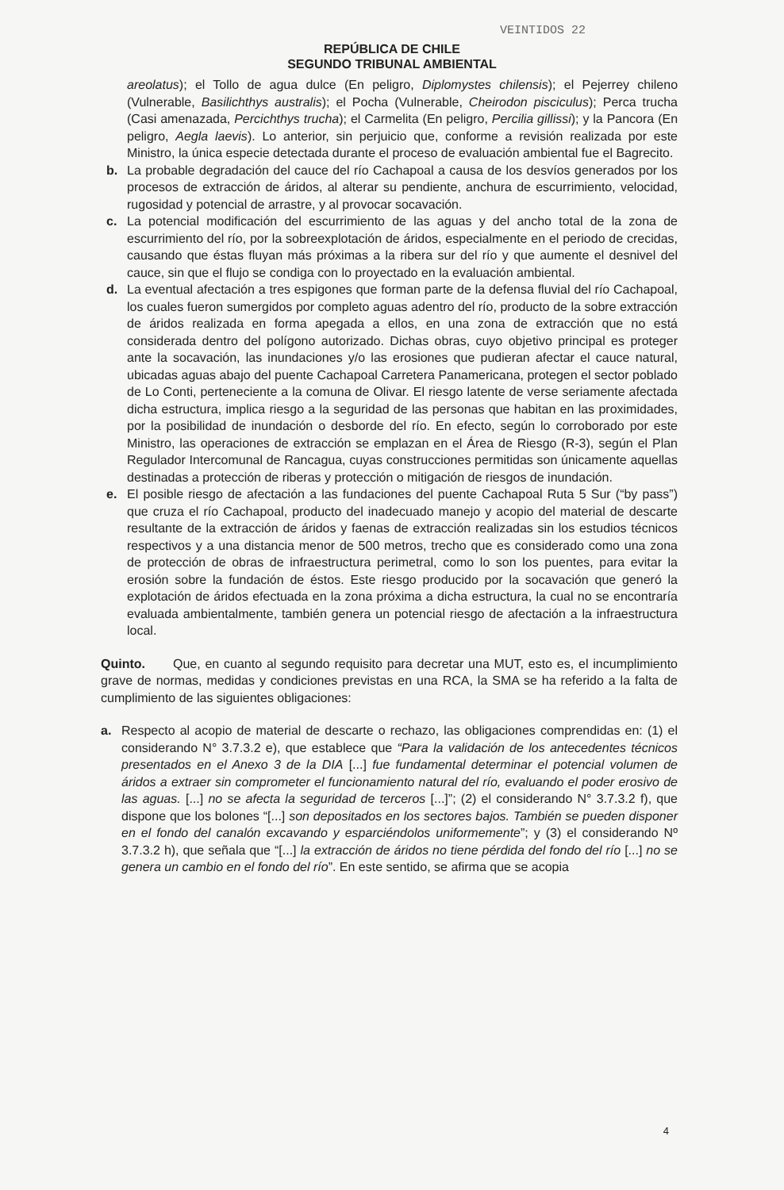VEINTIDOS 22
REPÚBLICA DE CHILE
SEGUNDO TRIBUNAL AMBIENTAL
areolatus); el Tollo de agua dulce (En peligro, Diplomystes chilensis); el Pejerrey chileno (Vulnerable, Basilichthys australis); el Pocha (Vulnerable, Cheirodon pisciculus); Perca trucha (Casi amenazada, Percichthys trucha); el Carmelita (En peligro, Percilia gillissi); y la Pancora (En peligro, Aegla laevis). Lo anterior, sin perjuicio que, conforme a revisión realizada por este Ministro, la única especie detectada durante el proceso de evaluación ambiental fue el Bagrecito.
b. La probable degradación del cauce del río Cachapoal a causa de los desvíos generados por los procesos de extracción de áridos, al alterar su pendiente, anchura de escurrimiento, velocidad, rugosidad y potencial de arrastre, y al provocar socavación.
c. La potencial modificación del escurrimiento de las aguas y del ancho total de la zona de escurrimiento del río, por la sobreexplotación de áridos, especialmente en el periodo de crecidas, causando que éstas fluyan más próximas a la ribera sur del río y que aumente el desnivel del cauce, sin que el flujo se condiga con lo proyectado en la evaluación ambiental.
d. La eventual afectación a tres espigones que forman parte de la defensa fluvial del río Cachapoal, los cuales fueron sumergidos por completo aguas adentro del río, producto de la sobre extracción de áridos realizada en forma apegada a ellos, en una zona de extracción que no está considerada dentro del polígono autorizado. Dichas obras, cuyo objetivo principal es proteger ante la socavación, las inundaciones y/o las erosiones que pudieran afectar el cauce natural, ubicadas aguas abajo del puente Cachapoal Carretera Panamericana, protegen el sector poblado de Lo Conti, perteneciente a la comuna de Olivar. El riesgo latente de verse seriamente afectada dicha estructura, implica riesgo a la seguridad de las personas que habitan en las proximidades, por la posibilidad de inundación o desborde del río. En efecto, según lo corroborado por este Ministro, las operaciones de extracción se emplazan en el Área de Riesgo (R-3), según el Plan Regulador Intercomunal de Rancagua, cuyas construcciones permitidas son únicamente aquellas destinadas a protección de riberas y protección o mitigación de riesgos de inundación.
e. El posible riesgo de afectación a las fundaciones del puente Cachapoal Ruta 5 Sur (“by pass”) que cruza el río Cachapoal, producto del inadecuado manejo y acopio del material de descarte resultante de la extracción de áridos y faenas de extracción realizadas sin los estudios técnicos respectivos y a una distancia menor de 500 metros, trecho que es considerado como una zona de protección de obras de infraestructura perimetral, como lo son los puentes, para evitar la erosión sobre la fundación de éstos. Este riesgo producido por la socavación que generó la explotación de áridos efectuada en la zona próxima a dicha estructura, la cual no se encontraría evaluada ambientalmente, también genera un potencial riesgo de afectación a la infraestructura local.
Quinto. Que, en cuanto al segundo requisito para decretar una MUT, esto es, el incumplimiento grave de normas, medidas y condiciones previstas en una RCA, la SMA se ha referido a la falta de cumplimiento de las siguientes obligaciones:
a. Respecto al acopio de material de descarte o rechazo, las obligaciones comprendidas en: (1) el considerando N° 3.7.3.2 e), que establece que “Para la validación de los antecedentes técnicos presentados en el Anexo 3 de la DIA [...] fue fundamental determinar el potencial volumen de áridos a extraer sin comprometer el funcionamiento natural del río, evaluando el poder erosivo de las aguas. [...] no se afecta la seguridad de terceros [...]”; (2) el considerando N° 3.7.3.2 f), que dispone que los bolones “[...] son depositados en los sectores bajos. También se pueden disponer en el fondo del canalón excavando y esparciéndolos uniformemente”; y (3) el considerando Nº 3.7.3.2 h), que señala que “[...] la extracción de áridos no tiene pérdida del fondo del río [...] no se genera un cambio en el fondo del río”. En este sentido, se afirma que se acopia
4